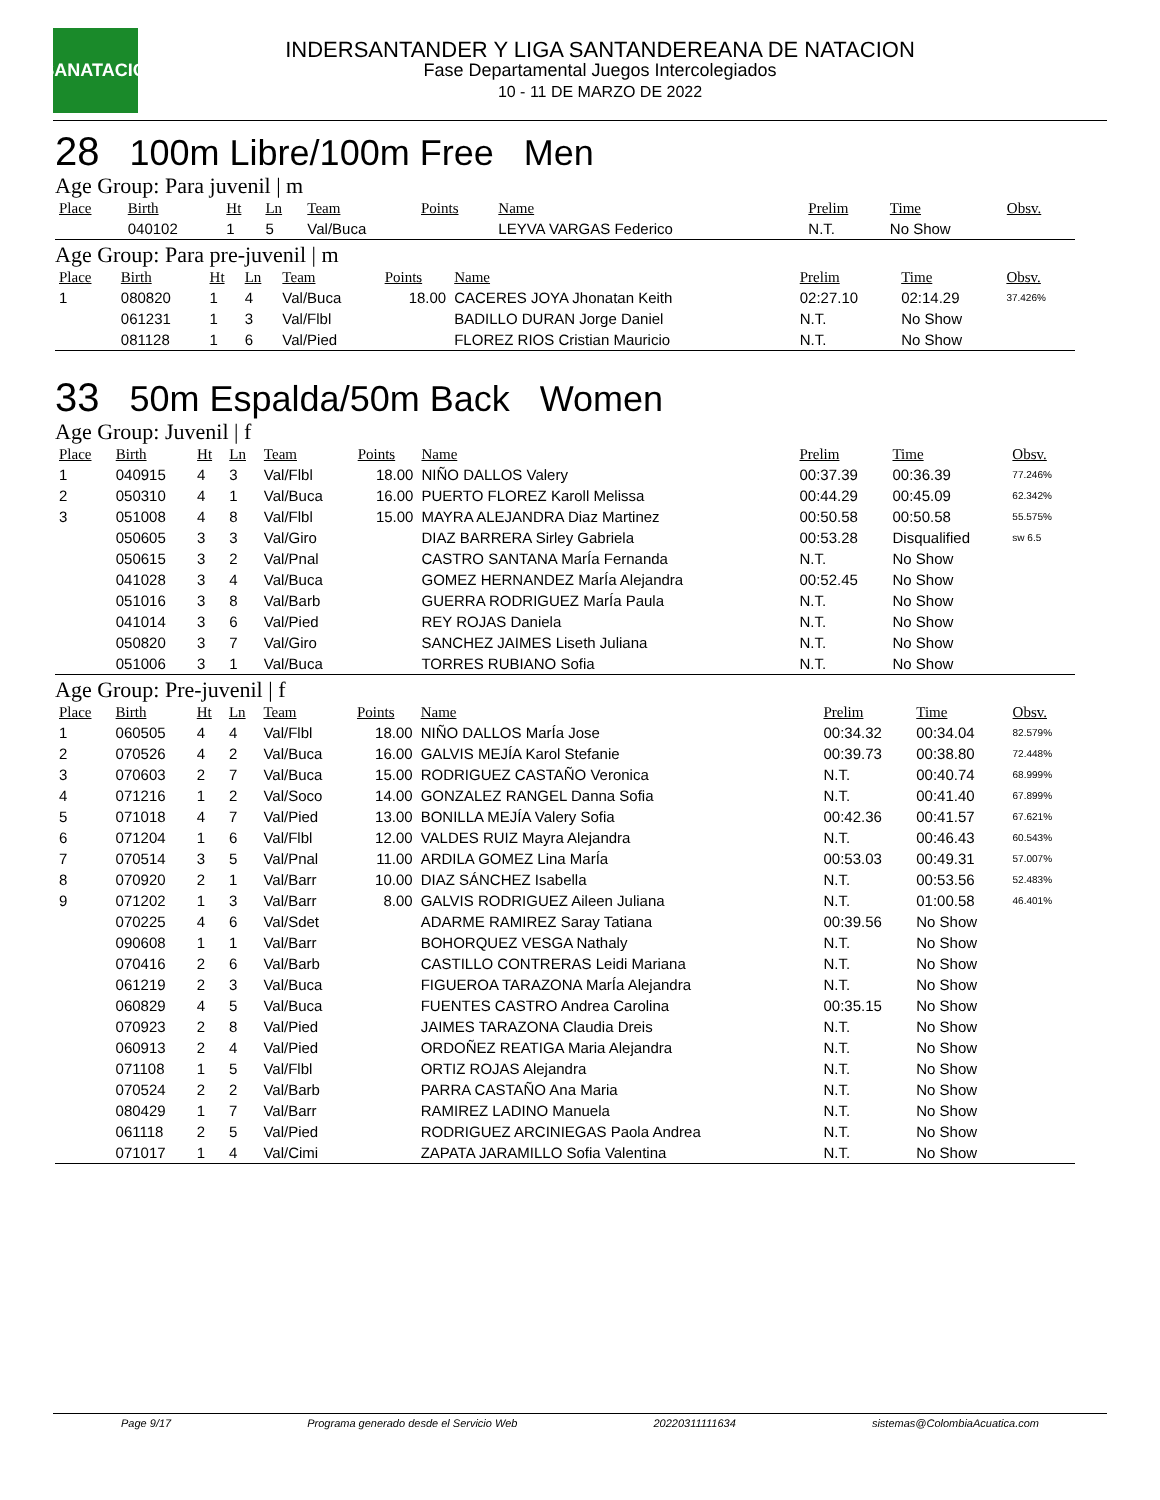LSANATACIÓN
INDERSANTANDER Y LIGA SANTANDEREANA DE NATACION
Fase Departamental Juegos Intercolegiados
10 - 11 DE MARZO DE 2022
28 100m Libre/100m Free Men
Age Group: Para juvenil | m
| Place | Birth | Ht | Ln | Team | Points | Name | Prelim | Time | Obsv. |
| --- | --- | --- | --- | --- | --- | --- | --- | --- | --- |
| | 040102 | 1 | 5 | Val/Buca | | LEYVA VARGAS Federico | N.T. | No Show | |
Age Group: Para pre-juvenil | m
| Place | Birth | Ht | Ln | Team | Points | Name | Prelim | Time | Obsv. |
| --- | --- | --- | --- | --- | --- | --- | --- | --- | --- |
| 1 | 080820 | 1 | 4 | Val/Buca | 18.00 | CACERES JOYA Jhonatan Keith | 02:27.10 | 02:14.29 | 37.426% |
| | 061231 | 1 | 3 | Val/Flbl | | BADILLO DURAN Jorge Daniel | N.T. | No Show | |
| | 081128 | 1 | 6 | Val/Pied | | FLOREZ RIOS Cristian Mauricio | N.T. | No Show | |
33 50m Espalda/50m Back Women
Age Group: Juvenil | f
| Place | Birth | Ht | Ln | Team | Points | Name | Prelim | Time | Obsv. |
| --- | --- | --- | --- | --- | --- | --- | --- | --- | --- |
| 1 | 040915 | 4 | 3 | Val/Flbl | 18.00 | NIÑO DALLOS Valery | 00:37.39 | 00:36.39 | 77.246% |
| 2 | 050310 | 4 | 1 | Val/Buca | 16.00 | PUERTO FLOREZ Karoll Melissa | 00:44.29 | 00:45.09 | 62.342% |
| 3 | 051008 | 4 | 8 | Val/Flbl | 15.00 | MAYRA ALEJANDRA Diaz Martinez | 00:50.58 | 00:50.58 | 55.575% |
| | 050605 | 3 | 3 | Val/Giro | | DIAZ BARRERA Sirley Gabriela | 00:53.28 | Disqualified | sw 6.5 |
| | 050615 | 3 | 2 | Val/Pnal | | CASTRO SANTANA MarÍa Fernanda | N.T. | No Show | |
| | 041028 | 3 | 4 | Val/Buca | | GOMEZ HERNANDEZ MarÍa Alejandra | 00:52.45 | No Show | |
| | 051016 | 3 | 8 | Val/Barb | | GUERRA RODRIGUEZ MarÍa Paula | N.T. | No Show | |
| | 041014 | 3 | 6 | Val/Pied | | REY ROJAS Daniela | N.T. | No Show | |
| | 050820 | 3 | 7 | Val/Giro | | SANCHEZ JAIMES Liseth Juliana | N.T. | No Show | |
| | 051006 | 3 | 1 | Val/Buca | | TORRES RUBIANO Sofia | N.T. | No Show | |
Age Group: Pre-juvenil | f
| Place | Birth | Ht | Ln | Team | Points | Name | Prelim | Time | Obsv. |
| --- | --- | --- | --- | --- | --- | --- | --- | --- | --- |
| 1 | 060505 | 4 | 4 | Val/Flbl | 18.00 | NIÑO DALLOS MarÍa Jose | 00:34.32 | 00:34.04 | 82.579% |
| 2 | 070526 | 4 | 2 | Val/Buca | 16.00 | GALVIS MEJÍA Karol Stefanie | 00:39.73 | 00:38.80 | 72.448% |
| 3 | 070603 | 2 | 7 | Val/Buca | 15.00 | RODRIGUEZ CASTAÑO Veronica | N.T. | 00:40.74 | 68.999% |
| 4 | 071216 | 1 | 2 | Val/Soco | 14.00 | GONZALEZ RANGEL Danna Sofia | N.T. | 00:41.40 | 67.899% |
| 5 | 071018 | 4 | 7 | Val/Pied | 13.00 | BONILLA MEJÍA Valery Sofia | 00:42.36 | 00:41.57 | 67.621% |
| 6 | 071204 | 1 | 6 | Val/Flbl | 12.00 | VALDES RUIZ Mayra Alejandra | N.T. | 00:46.43 | 60.543% |
| 7 | 070514 | 3 | 5 | Val/Pnal | 11.00 | ARDILA GOMEZ Lina MarÍa | 00:53.03 | 00:49.31 | 57.007% |
| 8 | 070920 | 2 | 1 | Val/Barr | 10.00 | DIAZ SÁNCHEZ Isabella | N.T. | 00:53.56 | 52.483% |
| 9 | 071202 | 1 | 3 | Val/Barr | 8.00 | GALVIS RODRIGUEZ Aileen Juliana | N.T. | 01:00.58 | 46.401% |
| | 070225 | 4 | 6 | Val/Sdet | | ADARME RAMIREZ Saray Tatiana | 00:39.56 | No Show | |
| | 090608 | 1 | 1 | Val/Barr | | BOHORQUEZ VESGA Nathaly | N.T. | No Show | |
| | 070416 | 2 | 6 | Val/Barb | | CASTILLO CONTRERAS Leidi Mariana | N.T. | No Show | |
| | 061219 | 2 | 3 | Val/Buca | | FIGUEROA TARAZONA MarÍa Alejandra | N.T. | No Show | |
| | 060829 | 4 | 5 | Val/Buca | | FUENTES CASTRO Andrea Carolina | 00:35.15 | No Show | |
| | 070923 | 2 | 8 | Val/Pied | | JAIMES TARAZONA Claudia Dreis | N.T. | No Show | |
| | 060913 | 2 | 4 | Val/Pied | | ORDOÑEZ REATIGA Maria Alejandra | N.T. | No Show | |
| | 071108 | 1 | 5 | Val/Flbl | | ORTIZ ROJAS Alejandra | N.T. | No Show | |
| | 070524 | 2 | 2 | Val/Barb | | PARRA CASTAÑO Ana Maria | N.T. | No Show | |
| | 080429 | 1 | 7 | Val/Barr | | RAMIREZ LADINO Manuela | N.T. | No Show | |
| | 061118 | 2 | 5 | Val/Pied | | RODRIGUEZ ARCINIEGAS Paola Andrea | N.T. | No Show | |
| | 071017 | 1 | 4 | Val/Cimi | | ZAPATA JARAMILLO Sofia Valentina | N.T. | No Show | |
Page 9/17 Programa generado desde el Servicio Web 20220311111634 sistemas@ColombiaAcuatica.com